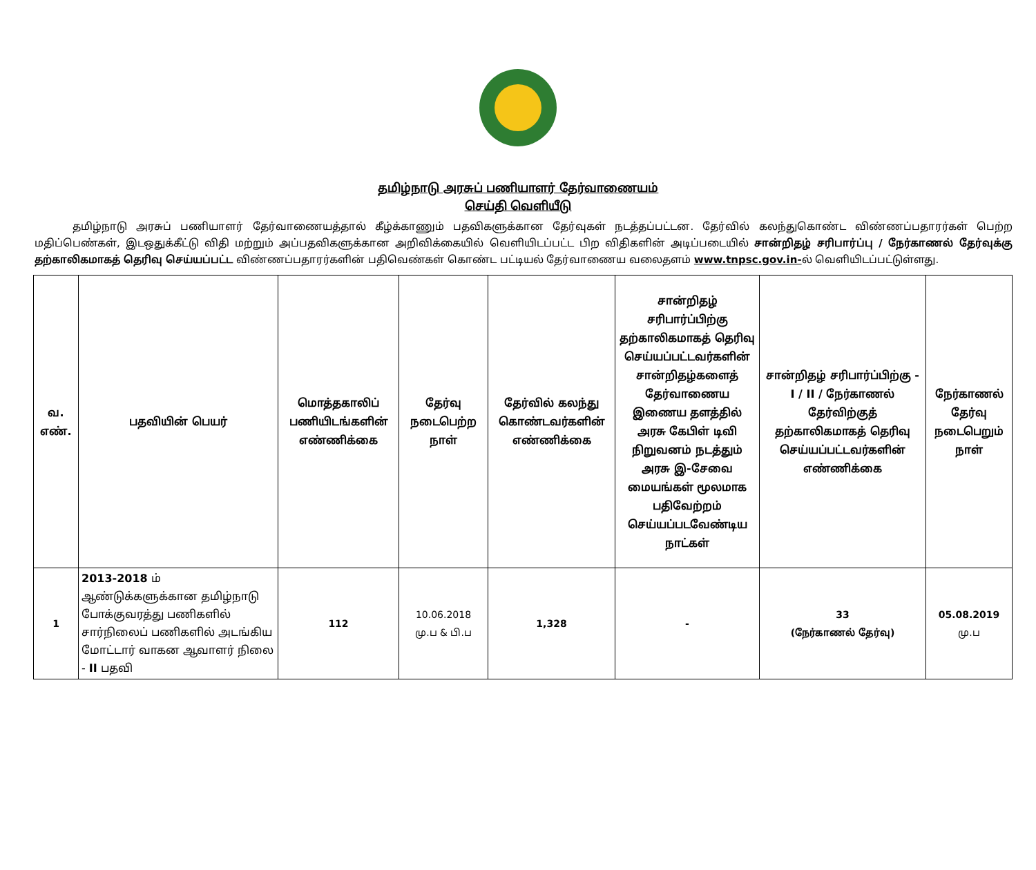தமிழ்நாடு அரசுப் பணியாளர் தேர்வாணையம்
செய்தி வெளியீடு
தமிழ்நாடு அரசுப் பணியாளர் தேர்வாணையத்தால் கீழ்க்காணும் பதவிகளுக்கான தேர்வுகள் நடத்தப்பட்டன. தேர்வில் கலந்துகொண்ட விண்ணப்பதாரர்கள் பெற்ற மதிப்பெண்கள், இடஒதுக்கீட்டு விதி மற்றும் அப்பதவிகளுக்கான அறிவிக்கையில் வெளியிடப்பட்ட பிற விதிகளின் அடிப்படையில் சான்றிதழ் சரிபார்ப்பு / நேர்காணல் தேர்வுக்கு தற்காலிகமாகத் தெரிவு செய்யப்பட்ட விண்ணப்பதாரர்களின் பதிவெண்கள் கொண்ட பட்டியல் தேர்வாணைய வலைதளம் www.tnpsc.gov.in-ல் வெளியிடப்பட்டுள்ளது.
| வ. எண். | பதவியின் பெயர் | மொத்தகாலிப் பணியிடங்களின் எண்ணிக்கை | தேர்வு நடைபெற்ற நாள் | தேர்வில் கலந்து கொண்டவர்களின் எண்ணிக்கை | சான்றிதழ் சரிபார்ப்பிற்கு தற்காலிகமாகத் தெரிவு செய்யப்பட்டவர்களின் சான்றிதழ்களைத் தேர்வாணைய இணைய தளத்தில் அரசு கேபிள் டிவி நிறுவனம் நடத்தும் அரசு இ-சேவை மையங்கள் மூலமாக பதிவேற்றம் செய்யப்படவேண்டிய நாட்கள் | சான்றிதழ் சரிபார்ப்பிற்கு - I / II / நேர்காணல் தேர்விற்குத் தற்காலிகமாகத் தெரிவு செய்யப்பட்டவர்களின் எண்ணிக்கை | நேர்காணல் தேர்வு நடைபெறும் நாள் |
| --- | --- | --- | --- | --- | --- | --- | --- |
| 1 | 2013-2018 ம் ஆண்டுக்களுக்கான தமிழ்நாடு போக்குவரத்து பணிகளில் சார்நிலைப் பணிகளில் அடங்கிய மோட்டார் வாகன ஆவாளர் நிலை - II பதவி | 112 | 10.06.2018 மு.ப & பி.ப | 1,328 | - | 33 (நேர்காணல் தேர்வு) | 05.08.2019 மு.ப |